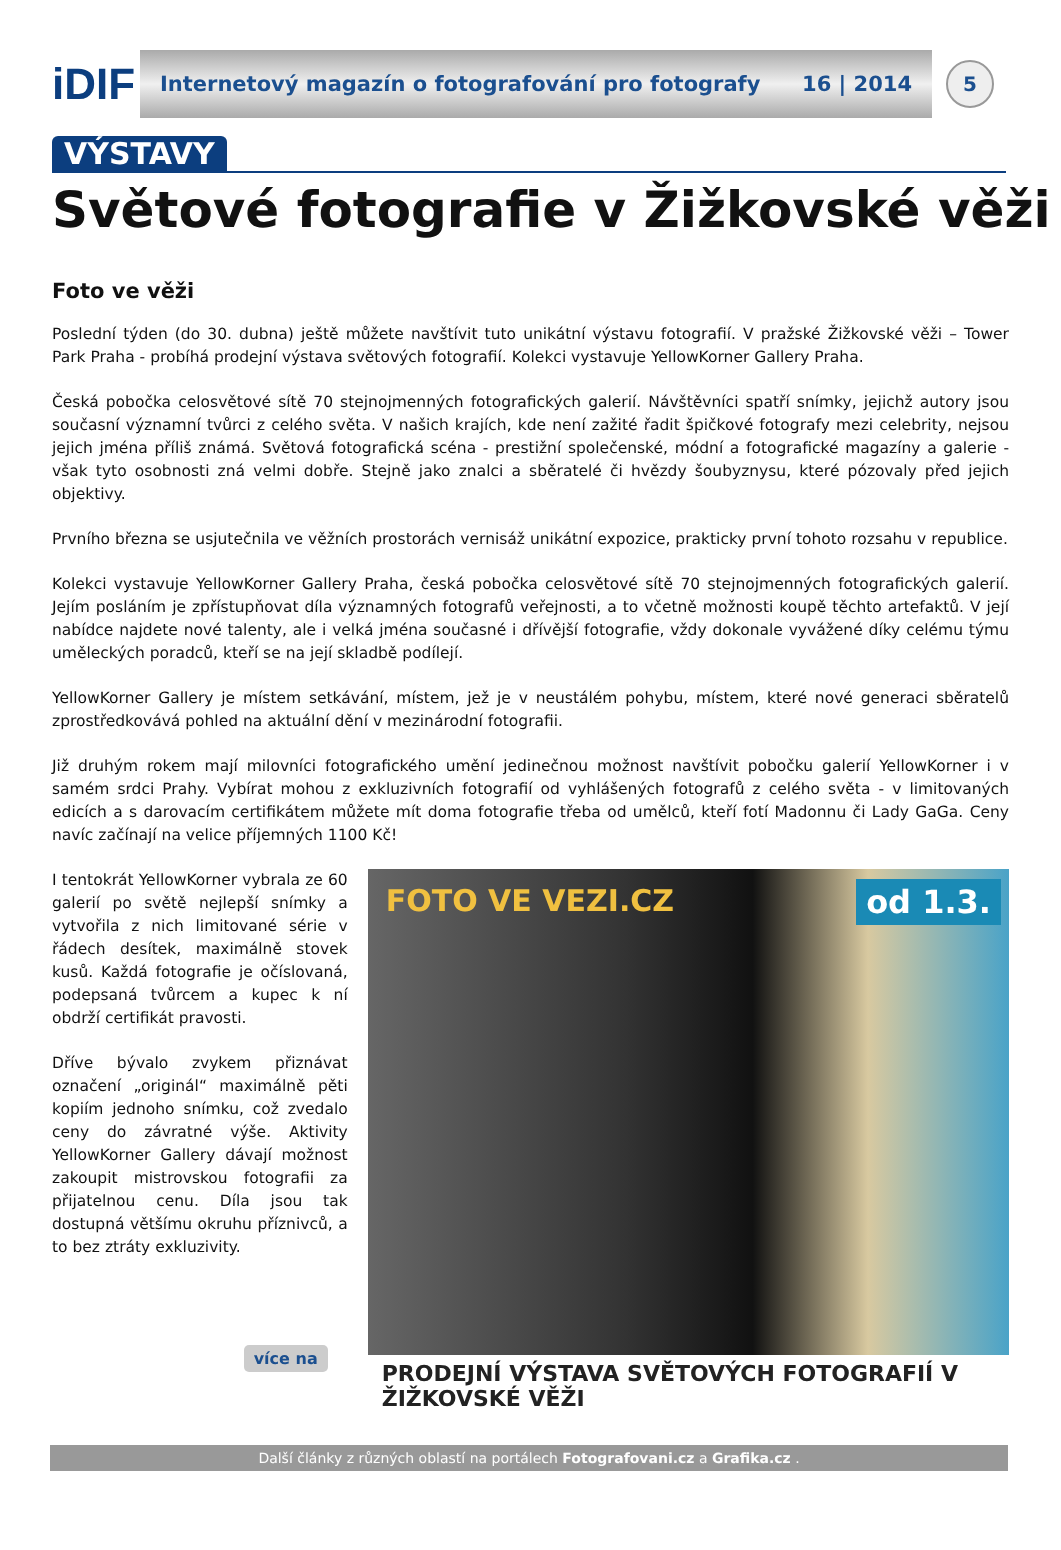iDIF
Internetový magazín o fotografování pro fotografy 16 | 2014
5
VÝSTAVY
Světové fotografie v Žižkovské věži
Foto ve věži
Poslední týden (do 30. dubna) ještě můžete navštívit tuto unikátní výstavu fotografií. V pražské Žižkovské věži – Tower Park Praha - probíhá prodejní výstava světových fotografií. Kolekci vystavuje YellowKorner Gallery Praha.
Česká pobočka celosvětové sítě 70 stejnojmenných fotografických galerií. Návštěvníci spatří snímky, jejichž autory jsou současní významní tvůrci z celého světa. V našich krajích, kde není zažité řadit špičkové fotografy mezi celebrity, nejsou jejich jména příliš známá. Světová fotografická scéna - prestižní společenské, módní a fotografické magazíny a galerie - však tyto osobnosti zná velmi dobře. Stejně jako znalci a sběratelé či hvězdy šoubyznysu, které pózovaly před jejich objektivy.
Prvního března se usjutečnila ve věžních prostorách vernisáž unikátní expozice, prakticky první tohoto rozsahu v republice.
Kolekci vystavuje YellowKorner Gallery Praha, česká pobočka celosvětové sítě 70 stejnojmenných fotografických galerií. Jejím posláním je zpřístupňovat díla významných fotografů veřejnosti, a to včetně možnosti koupě těchto artefaktů. V její nabídce najdete nové talenty, ale i velká jména současné i dřívější fotografie, vždy dokonale vyvážené díky celému týmu uměleckých poradců, kteří se na její skladbě podílejí.
YellowKorner Gallery je místem setkávání, místem, jež je v neustálém pohybu, místem, které nové generaci sběratelů zprostředkovává pohled na aktuální dění v mezinárodní fotografii.
Již druhým rokem mají milovníci fotografického umění jedinečnou možnost navštívit pobočku galerií YellowKorner i v samém srdci Prahy. Vybírat mohou z exkluzivních fotografií od vyhlášených fotografů z celého světa - v limitovaných edicích a s darovacím certifikátem můžete mít doma fotografie třeba od umělců, kteří fotí Madonnu či Lady GaGa. Ceny navíc začínají na velice příjemných 1100 Kč!
I tentokrát YellowKorner vybrala ze 60 galerií po světě nejlepší snímky a vytvořila z nich limitované série v řádech desítek, maximálně stovek kusů. Každá fotografie je očíslovaná, podepsaná tvůrcem a kupec k ní obdrží certifikát pravosti.
Dříve bývalo zvykem přiznávat označení „originál“ maximálně pěti kopiím jednoho snímku, což zvedalo ceny do závratné výše. Aktivity YellowKorner Gallery dávají možnost zakoupit mistrovskou fotografii za přijatelnou cenu. Díla jsou tak dostupná většímu okruhu příznivců, a to bez ztráty exkluzivity.
více na
FOTO VE VEZI.CZ od 1.3.
PRODEJNÍ VÝSTAVA SVĚTOVÝCH FOTOGRAFIÍ V ŽIŽKOVSKÉ VĚŽI
Další články z různých oblastí na portálech Fotografovani.cz a Grafika.cz .